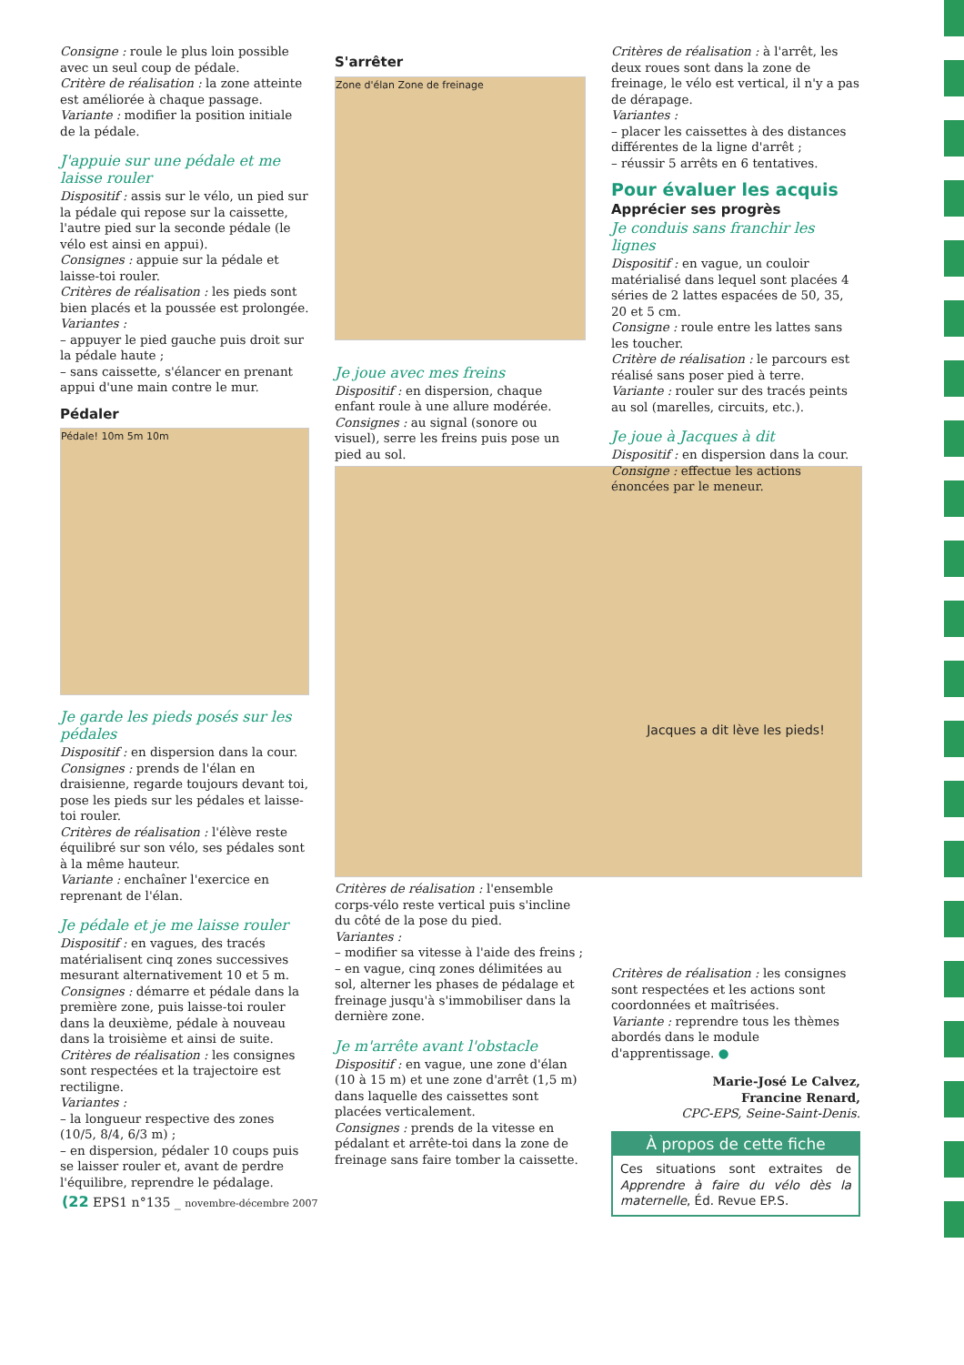Consigne : roule le plus loin possible avec un seul coup de pédale.
Critère de réalisation : la zone atteinte est améliorée à chaque passage.
Variante : modifier la position initiale de la pédale.
J'appuie sur une pédale et me laisse rouler
Dispositif : assis sur le vélo, un pied sur la pédale qui repose sur la caissette, l'autre pied sur la seconde pédale (le vélo est ainsi en appui).
Consignes : appuie sur la pédale et laisse-toi rouler.
Critères de réalisation : les pieds sont bien placés et la poussée est prolongée.
Variantes :
– appuyer le pied gauche puis droit sur la pédale haute ;
– sans caissette, s'élancer en prenant appui d'une main contre le mur.
Pédaler
Pédale! 10m 5m 10m
Je garde les pieds posés sur les pédales
Dispositif : en dispersion dans la cour.
Consignes : prends de l'élan en draisienne, regarde toujours devant toi, pose les pieds sur les pédales et laisse-toi rouler.
Critères de réalisation : l'élève reste équilibré sur son vélo, ses pédales sont à la même hauteur.
Variante : enchaîner l'exercice en reprenant de l'élan.
Je pédale et je me laisse rouler
Dispositif : en vagues, des tracés matérialisent cinq zones successives mesurant alternativement 10 et 5 m.
Consignes : démarre et pédale dans la première zone, puis laisse-toi rouler dans la deuxième, pédale à nouveau dans la troisième et ainsi de suite.
Critères de réalisation : les consignes sont respectées et la trajectoire est rectiligne.
Variantes :
– la longueur respective des zones (10/5, 8/4, 6/3 m) ;
– en dispersion, pédaler 10 coups puis se laisser rouler et, avant de perdre l'équilibre, reprendre le pédalage.
S'arrêter
Zone d'élan Zone de freinage
Je joue avec mes freins
Dispositif : en dispersion, chaque enfant roule à une allure modérée.
Consignes : au signal (sonore ou visuel), serre les freins puis pose un pied au sol.
Critères de réalisation : l'ensemble corps-vélo reste vertical puis s'incline du côté de la pose du pied.
Variantes :
– modifier sa vitesse à l'aide des freins ;
– en vague, cinq zones délimitées au sol, alterner les phases de pédalage et freinage jusqu'à s'immobiliser dans la dernière zone.
Je m'arrête avant l'obstacle
Dispositif : en vague, une zone d'élan (10 à 15 m) et une zone d'arrêt (1,5 m) dans laquelle des caissettes sont placées verticalement.
Consignes : prends de la vitesse en pédalant et arrête-toi dans la zone de freinage sans faire tomber la caissette.
Critères de réalisation : à l'arrêt, les deux roues sont dans la zone de freinage, le vélo est vertical, il n'y a pas de dérapage.
Variantes :
– placer les caissettes à des distances différentes de la ligne d'arrêt ;
– réussir 5 arrêts en 6 tentatives.
Pour évaluer les acquis
Apprécier ses progrès
Je conduis sans franchir les lignes
Dispositif : en vague, un couloir matérialisé dans lequel sont placées 4 séries de 2 lattes espacées de 50, 35, 20 et 5 cm.
Consigne : roule entre les lattes sans les toucher.
Critère de réalisation : le parcours est réalisé sans poser pied à terre.
Variante : rouler sur des tracés peints au sol (marelles, circuits, etc.).
Je joue à Jacques à dit
Dispositif : en dispersion dans la cour.
Consigne : effectue les actions énoncées par le meneur.
Jacques a dit lève les pieds!
Critères de réalisation : les consignes sont respectées et les actions sont coordonnées et maîtrisées.
Variante : reprendre tous les thèmes abordés dans le module d'apprentissage. ●
Marie-José Le Calvez,
Francine Renard,
CPC-EPS, Seine-Saint-Denis.
À propos de cette fiche
Ces situations sont extraites de Apprendre à faire du vélo dès la maternelle, Éd. Revue EP.S.
(22 EPS1 n°135 _ novembre-décembre 2007